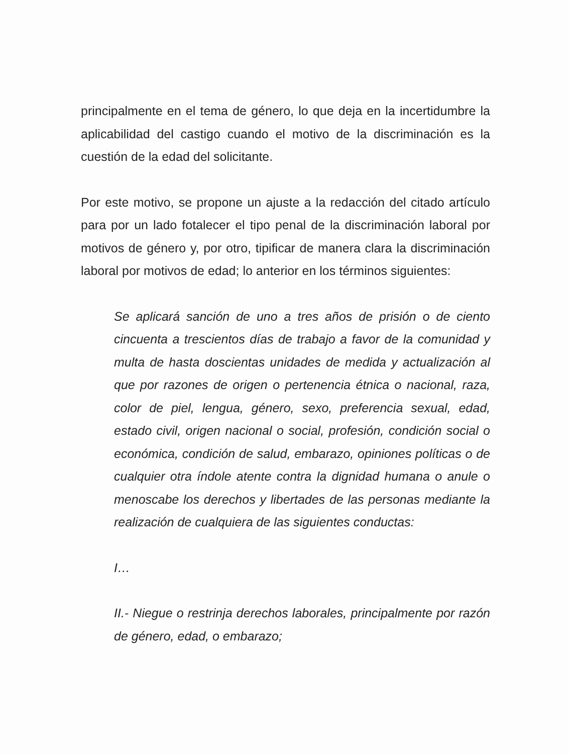principalmente en el tema de género, lo que deja en la incertidumbre la aplicabilidad del castigo cuando el motivo de la discriminación es la cuestión de la edad del solicitante.
Por este motivo, se propone un ajuste a la redacción del citado artículo para por un lado fotalecer el tipo penal de la discriminación laboral por motivos de género y, por otro, tipificar de manera clara la discriminación laboral por motivos de edad; lo anterior en los términos siguientes:
Se aplicará sanción de uno a tres años de prisión o de ciento cincuenta a trescientos días de trabajo a favor de la comunidad y multa de hasta doscientas unidades de medida y actualización al que por razones de origen o pertenencia étnica o nacional, raza, color de piel, lengua, género, sexo, preferencia sexual, edad, estado civil, origen nacional o social, profesión, condición social o económica, condición de salud, embarazo, opiniones políticas o de cualquier otra índole atente contra la dignidad humana o anule o menoscabe los derechos y libertades de las personas mediante la realización de cualquiera de las siguientes conductas:
I…
II.- Niegue o restrinja derechos laborales, principalmente por razón de género, edad, o embarazo;